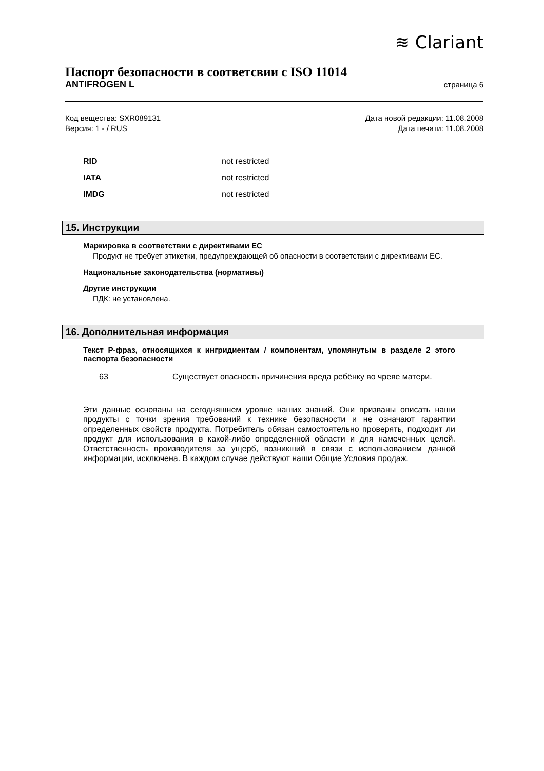≋ Clariant
Паспорт безопасности в соответсвии с ISO 11014
ANTIFROGEN L страница 6
Код вещества: SXR089131
Версия: 1 - / RUS
Дата новой редакции: 11.08.2008
Дата печати: 11.08.2008
RID not restricted
IATA not restricted
IMDG not restricted
15. Инструкции
Маркировка в соответствии с директивами ЕС
Продукт не требует этикетки, предупреждающей об опасности в соответствии с директивами ЕС.
Национальные законодательства (нормативы)
Другие инструкции
ПДК: не установлена.
16. Дополнительная информация
Текст Р-фраз, относящихся к ингридиентам / компонентам, упомянутым в разделе 2 этого паспорта безопасности
63 Существует опасность причинения вреда ребёнку во чреве матери.
Эти данные основаны на сегодняшнем уровне наших знаний. Они призваны описать наши продукты с точки зрения требований к технике безопасности и не означают гарантии определенных свойств продукта. Потребитель обязан самостоятельно проверять, подходит ли продукт для использования в какой-либо определенной области и для намеченных целей. Ответственность производителя за ущерб, возникший в связи с использованием данной информации, исключена. В каждом случае действуют наши Общие Условия продаж.